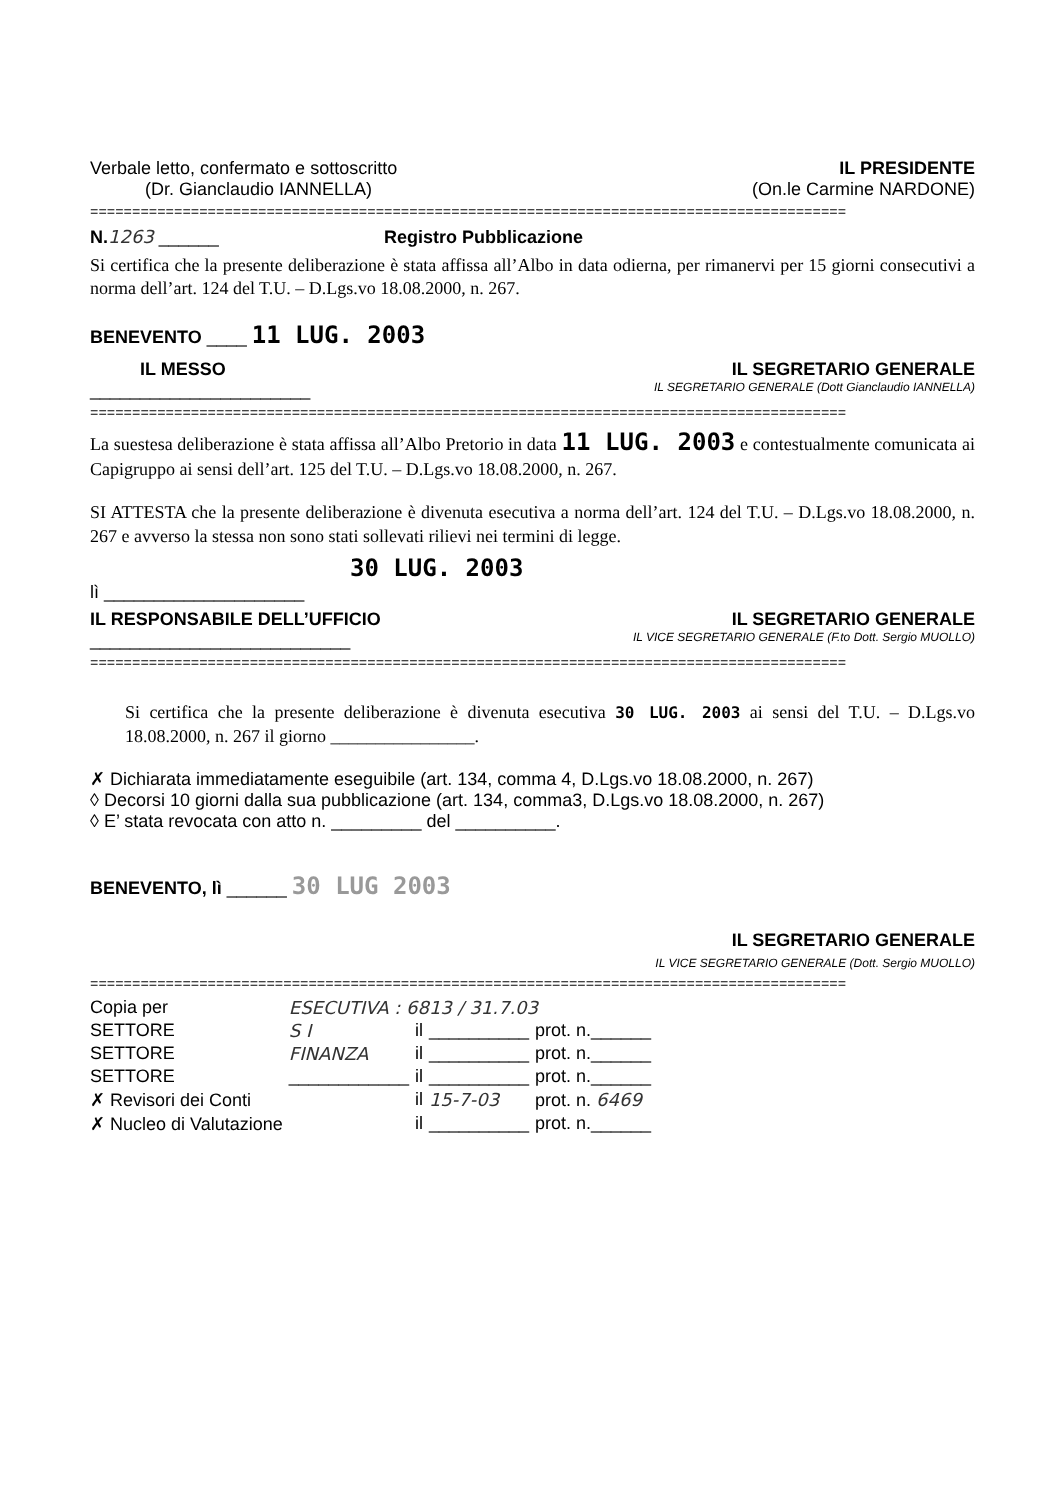Verbale letto, confermato e sottoscritto IL PRESIDENTE
(Dr. Gianclaudio IANNELLA) (On.le Carmine NARDONE)
==========================================================================================
N. 1263 ______ Registro Pubblicazione
Si certifica che la presente deliberazione è stata affissa all’Albo in data odierna, per rimanervi per 15 giorni consecutivi a norma dell’art. 124 del T.U. – D.Lgs.vo 18.08.2000, n. 267.
BENEVENTO ____ 11 LUG. 2003
IL MESSO IL SEGRETARIO GENERALE
______________________ IL SEGRETARIO GENERALE (Dott Gianclaudio IANNELLA)
==========================================================================================
La suestesa deliberazione è stata affissa all’Albo Pretorio in data 11 LUG. 2003 e contestualmente comunicata ai Capigruppo ai sensi dell’art. 125 del T.U. – D.Lgs.vo 18.08.2000, n. 267.
SI ATTESTA che la presente deliberazione è divenuta esecutiva a norma dell’art. 124 del T.U. – D.Lgs.vo 18.08.2000, n. 267 e avverso la stessa non sono stati sollevati rilievi nei termini di legge.
30 LUG. 2003
lì ____________________
IL RESPONSABILE DELL’UFFICIO IL SEGRETARIO GENERALE
__________________________ IL VICE SEGRETARIO GENERALE (F.to Dott. Sergio MUOLLO)
==========================================================================================
Si certifica che la presente deliberazione è divenuta esecutiva 30 LUG. 2003 ai sensi del T.U. – D.Lgs.vo 18.08.2000, n. 267 il giorno ________________.
✗ Dichiarata immediatamente eseguibile (art. 134, comma 4, D.Lgs.vo 18.08.2000, n. 267)
◊ Decorsi 10 giorni dalla sua pubblicazione (art. 134, comma3, D.Lgs.vo 18.08.2000, n. 267)
◊ E’ stata revocata con atto n. _________ del __________.
BENEVENTO, lì ______ 30 LUG 2003
IL SEGRETARIO GENERALE
IL VICE SEGRETARIO GENERALE (Dott. Sergio MUOLLO)
==========================================================================================
| Copia per | ESECUTIVA : 6813 / 31.7.03 | | | |
| SETTORE | S I | il | __________ | prot. n.______ |
| SETTORE | FINANZA | il | __________ | prot. n.______ |
| SETTORE | ____________ | il | __________ | prot. n.______ |
| ✗ Revisori dei Conti | | il | 15-7-03 | prot. n. 6469 |
| ✗ Nucleo di Valutazione | | il | __________ | prot. n.______ |